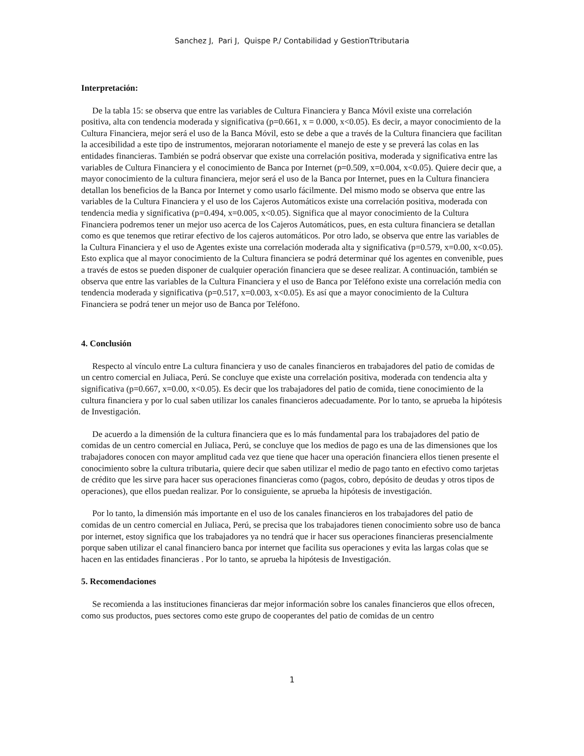Sanchez J, Pari J, Quispe P./ Contabilidad y GestionTtributaria
Interpretación:
De la tabla 15: se observa que entre las variables de Cultura Financiera y Banca Móvil existe una correlación positiva, alta con tendencia moderada y significativa (p=0.661, x = 0.000, x<0.05). Es decir, a mayor conocimiento de la Cultura Financiera, mejor será el uso de la Banca Móvil, esto se debe a que a través de la Cultura financiera que facilitan la accesibilidad a este tipo de instrumentos, mejoraran notoriamente el manejo de este y se preverá las colas en las entidades financieras. También se podrá observar que existe una correlación positiva, moderada y significativa entre las variables de Cultura Financiera y el conocimiento de Banca por Internet (p=0.509, x=0.004, x<0.05). Quiere decir que, a mayor conocimiento de la cultura financiera, mejor será el uso de la Banca por Internet, pues en la Cultura financiera detallan los beneficios de la Banca por Internet y como usarlo fácilmente. Del mismo modo se observa que entre las variables de la Cultura Financiera y el uso de los Cajeros Automáticos existe una correlación positiva, moderada con tendencia media y significativa (p=0.494, x=0.005, x<0.05). Significa que al mayor conocimiento de la Cultura Financiera podremos tener un mejor uso acerca de los Cajeros Automáticos, pues, en esta cultura financiera se detallan como es que tenemos que retirar efectivo de los cajeros automáticos. Por otro lado, se observa que entre las variables de la Cultura Financiera y el uso de Agentes existe una correlación moderada alta y significativa (p=0.579, x=0.00, x<0.05). Esto explica que al mayor conocimiento de la Cultura financiera se podrá determinar qué los agentes en convenible, pues a través de estos se pueden disponer de cualquier operación financiera que se desee realizar. A continuación, también se observa que entre las variables de la Cultura Financiera y el uso de Banca por Teléfono existe una correlación media con tendencia moderada y significativa (p=0.517, x=0.003, x<0.05). Es así que a mayor conocimiento de la Cultura Financiera se podrá tener un mejor uso de Banca por Teléfono.
4. Conclusión
Respecto al vínculo entre La cultura financiera y uso de canales financieros en trabajadores del patio de comidas de un centro comercial en Juliaca, Perú. Se concluye que existe una correlación positiva, moderada con tendencia alta y significativa (p=0.667, x=0.00, x<0.05). Es decir que los trabajadores del patio de comida, tiene conocimiento de la cultura financiera y por lo cual saben utilizar los canales financieros adecuadamente. Por lo tanto, se aprueba la hipótesis de Investigación.
De acuerdo a la dimensión de la cultura financiera que es lo más fundamental para los trabajadores del patio de comidas de un centro comercial en Juliaca, Perú, se concluye que los medios de pago es una de las dimensiones que los trabajadores conocen con mayor amplitud cada vez que tiene que hacer una operación financiera ellos tienen presente el conocimiento sobre la cultura tributaria, quiere decir que saben utilizar el medio de pago tanto en efectivo como tarjetas de crédito que les sirve para hacer sus operaciones financieras como (pagos, cobro, depósito de deudas y otros tipos de operaciones), que ellos puedan realizar. Por lo consiguiente, se aprueba la hipótesis de investigación.
Por lo tanto, la dimensión más importante en el uso de los canales financieros en los trabajadores del patio de comidas de un centro comercial en Juliaca, Perú, se precisa que los trabajadores tienen conocimiento sobre uso de banca por internet, estoy significa que los trabajadores ya no tendrá que ir hacer sus operaciones financieras presencialmente porque saben utilizar el canal financiero banca por internet que facilita sus operaciones y evita las largas colas que se hacen en las entidades financieras . Por lo tanto, se aprueba la hipótesis de Investigación.
5. Recomendaciones
Se recomienda a las instituciones financieras dar mejor información sobre los canales financieros que ellos ofrecen, como sus productos, pues sectores como este grupo de cooperantes del patio de comidas de un centro
1